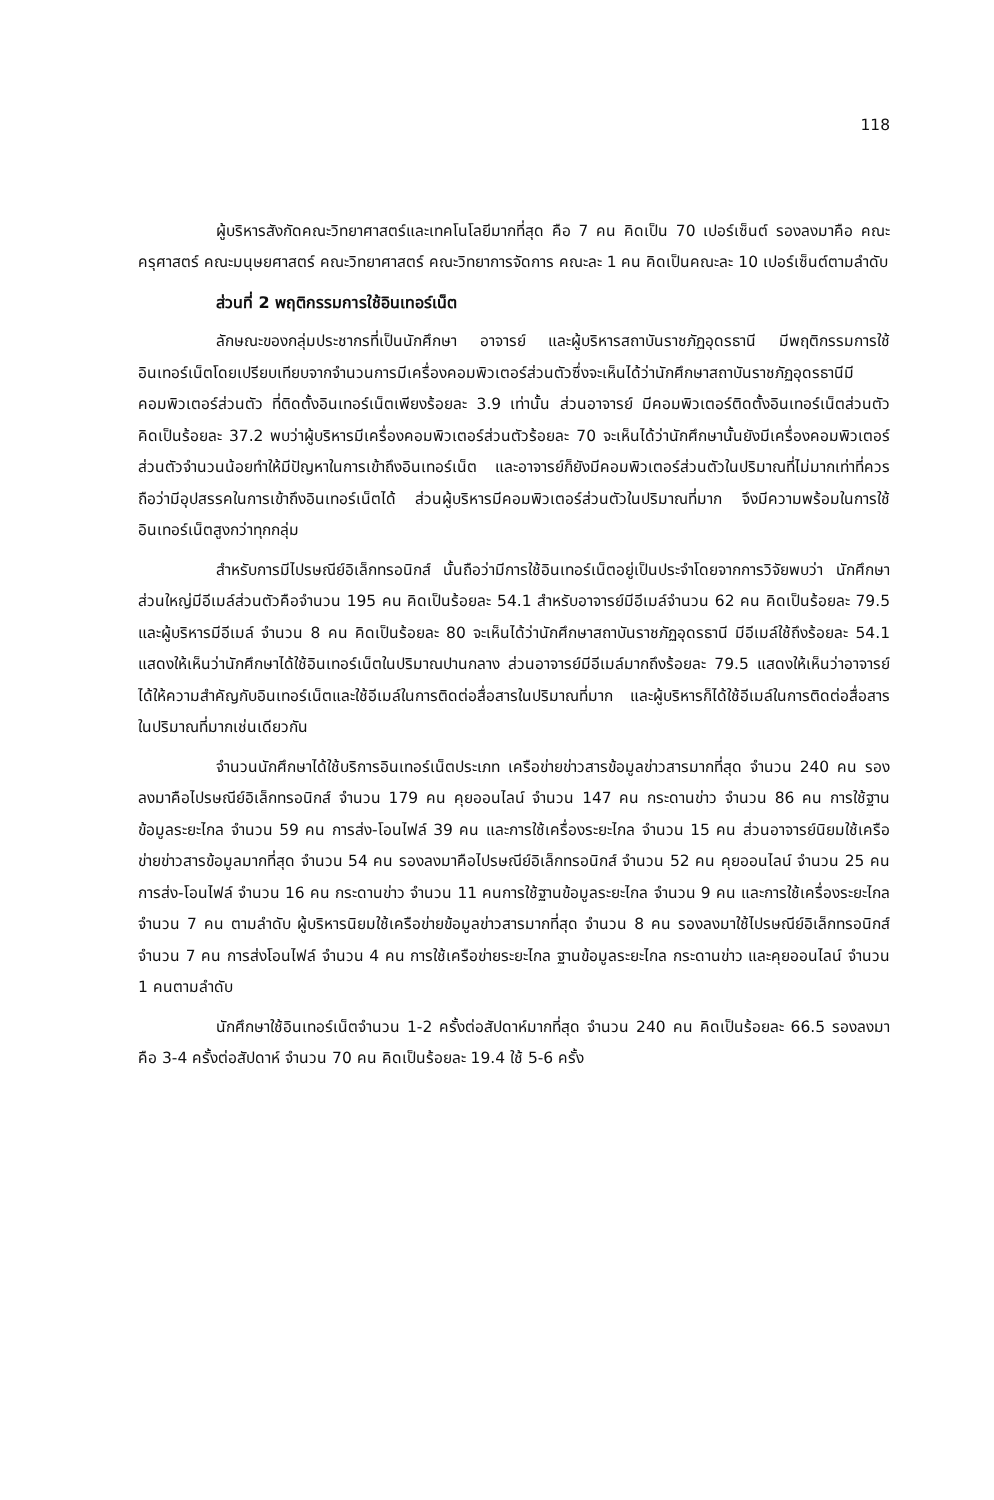118
ผู้บริหารสังกัดคณะวิทยาศาสตร์และเทคโนโลยีมากที่สุด คือ 7 คน คิดเป็น 70 เปอร์เซ็นต์ รองลงมาคือ คณะครุศาสตร์ คณะมนุษยศาสตร์ คณะวิทยาศาสตร์ คณะวิทยาการจัดการ คณะละ 1 คน คิดเป็นคณะละ 10 เปอร์เซ็นต์ตามลำดับ
ส่วนที่ 2 พฤติกรรมการใช้อินเทอร์เน็ต
ลักษณะของกลุ่มประชากรที่เป็นนักศึกษา อาจารย์ และผู้บริหารสถาบันราชภัฏอุดรธานี มีพฤติกรรมการใช้อินเทอร์เน็ตโดยเปรียบเทียบจากจำนวนการมีเครื่องคอมพิวเตอร์ส่วนตัวซึ่งจะเห็นได้ว่านักศึกษาสถาบันราชภัฏอุดรธานีมีคอมพิวเตอร์ส่วนตัว ที่ติดตั้งอินเทอร์เน็ตเพียงร้อยละ 3.9 เท่านั้น ส่วนอาจารย์ มีคอมพิวเตอร์ติดตั้งอินเทอร์เน็ตส่วนตัว คิดเป็นร้อยละ 37.2 พบว่าผู้บริหารมีเครื่องคอมพิวเตอร์ส่วนตัวร้อยละ 70 จะเห็นได้ว่านักศึกษานั้นยังมีเครื่องคอมพิวเตอร์ส่วนตัวจำนวนน้อยทำให้มีปัญหาในการเข้าถึงอินเทอร์เน็ต และอาจารย์ก็ยังมีคอมพิวเตอร์ส่วนตัวในปริมาณที่ไม่มากเท่าที่ควรถือว่ามีอุปสรรคในการเข้าถึงอินเทอร์เน็ตได้ ส่วนผู้บริหารมีคอมพิวเตอร์ส่วนตัวในปริมาณที่มาก จึงมีความพร้อมในการใช้อินเทอร์เน็ตสูงกว่าทุกกลุ่ม
สำหรับการมีไปรษณีย์อิเล็กทรอนิกส์ นั้นถือว่ามีการใช้อินเทอร์เน็ตอยู่เป็นประจำโดยจากการวิจัยพบว่า นักศึกษาส่วนใหญ่มีอีเมล์ส่วนตัวคือจำนวน 195 คน คิดเป็นร้อยละ 54.1 สำหรับอาจารย์มีอีเมล์จำนวน 62 คน คิดเป็นร้อยละ 79.5 และผู้บริหารมีอีเมล์ จำนวน 8 คน คิดเป็นร้อยละ 80 จะเห็นได้ว่านักศึกษาสถาบันราชภัฏอุดรธานี มีอีเมล์ใช้ถึงร้อยละ 54.1 แสดงให้เห็นว่านักศึกษาได้ใช้อินเทอร์เน็ตในปริมาณปานกลาง ส่วนอาจารย์มีอีเมล์มากถึงร้อยละ 79.5 แสดงให้เห็นว่าอาจารย์ได้ให้ความสำคัญกับอินเทอร์เน็ตและใช้อีเมล์ในการติดต่อสื่อสารในปริมาณที่มาก และผู้บริหารก็ได้ใช้อีเมล์ในการติดต่อสื่อสารในปริมาณที่มากเช่นเดียวกัน
จำนวนนักศึกษาได้ใช้บริการอินเทอร์เน็ตประเภท เครือข่ายข่าวสารข้อมูลข่าวสารมากที่สุด จำนวน 240 คน รองลงมาคือไปรษณีย์อิเล็กทรอนิกส์ จำนวน 179 คน คุยออนไลน์ จำนวน 147 คน กระดานข่าว จำนวน 86 คน การใช้ฐานข้อมูลระยะไกล จำนวน 59 คน การส่ง-โอนไฟล์ 39 คน และการใช้เครื่องระยะไกล จำนวน 15 คน ส่วนอาจารย์นิยมใช้เครือข่ายข่าวสารข้อมูลมากที่สุด จำนวน 54 คน รองลงมาคือไปรษณีย์อิเล็กทรอนิกส์ จำนวน 52 คน คุยออนไลน์ จำนวน 25 คน การส่ง-โอนไฟล์ จำนวน 16 คน กระดานข่าว จำนวน 11 คนการใช้ฐานข้อมูลระยะไกล จำนวน 9 คน และการใช้เครื่องระยะไกล จำนวน 7 คน ตามลำดับ ผู้บริหารนิยมใช้เครือข่ายข้อมูลข่าวสารมากที่สุด จำนวน 8 คน รองลงมาใช้ไปรษณีย์อิเล็กทรอนิกส์ จำนวน 7 คน การส่งโอนไฟล์ จำนวน 4 คน การใช้เครือข่ายระยะไกล ฐานข้อมูลระยะไกล กระดานข่าว และคุยออนไลน์ จำนวน 1 คนตามลำดับ
นักศึกษาใช้อินเทอร์เน็ตจำนวน 1-2 ครั้งต่อสัปดาห์มากที่สุด จำนวน 240 คน คิดเป็นร้อยละ 66.5 รองลงมาคือ 3-4 ครั้งต่อสัปดาห์ จำนวน 70 คน คิดเป็นร้อยละ 19.4 ใช้ 5-6 ครั้ง